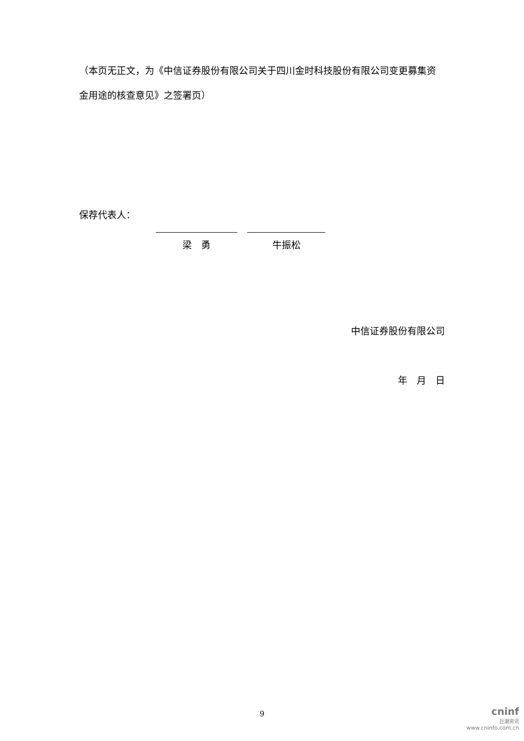（本页无正文，为《中信证券股份有限公司关于四川金时科技股份有限公司变更募集资金用途的核查意见》之签署页）
保荐代表人：
梁　勇 牛振松
中信证券股份有限公司
年　月　日
9
cninf
巨潮资讯
www.cninfo.com.cn